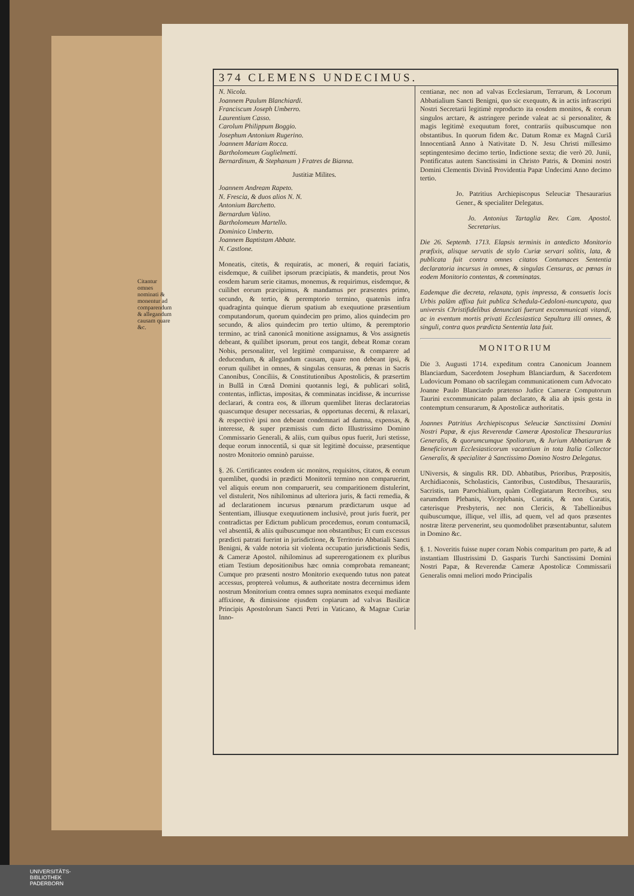374 CLEMENS UNDECIMUS.
Citantur omnes nominati & monentur ad comparendum & allegandum causam quare &c.
N. Nicola.
Joannem Paulum Blanchiardi.
Franciscum Joseph Umberro.
Laurentium Casso.
Carolum Philippum Boggio.
Josephum Antonium Rugerino.
Joannem Mariam Rocca.
Bartholomeum Guglielmetti.
Bernardinum, & Stephanum ) Fratres de Bianna.
Justitiæ Milites.
Joannem Andream Rapeto.
N. Frescia, & duos alios N. N.
Antonium Barchetto.
Bernardum Valino.
Bartholomeum Martello.
Dominico Umberto.
Joannem Baptistam Abbate.
N. Castlone.
Moneatis, citetis, & requiratis, ac moneri, & requiri faciatis, eisdemque, & cuilibet ipsorum præcipiatis, & mandetis, prout Nos eosdem harum serie citamus, monemus, & requirimus, eisdemque, & cuilibet eorum præcipimus, & mandamus per præsentes primo, secundo, & tertio, & peremptorio termino, quatenùs infra quadraginta quinque dierum spatium ab exequutione præsentium computandorum, quorum quindecim pro primo, alios quindecim pro secundo, & alios quindecim pro tertio ultimo, & peremptorio termino, ac trinâ canonicâ monitione assignamus, & Vos assignetis debeant, & quilibet ipsorum, prout eos tangit, debeat Romæ coram Nobis, personaliter, vel legitimè comparuisse, & comparere ad deducendum, & allegandum causam, quare non debeant ipsi, & eorum quilibet in omnes, & singulas censuras, & pœnas in Sacris Canonibus, Conciliis, & Constitutionibus Apostolicis, & præsertim in Bullâ in Cœnâ Domini quotannis legi, & publicari solitâ, contentas, inflictas, impositas, & comminatas incidisse, & incurrisse declarari, & contra eos, & illorum quemlibet literas declaratorias quascumque desuper necessarias, & opportunas decerni, & relaxari, & respectivè ipsi non debeant condemnari ad damna, expensas, & interesse, & super præmissis cum dicto Illustrissimo Domino Commissario Generali, & aliis, cum quibus opus fuerit, Juri stetisse, deque eorum innocentiâ, si quæ sit legitimè docuisse, præsentique nostro Monitorio omninò paruisse.
§. 26. Certificantes eosdem sic monitos, requisitos, citatos, & eorum quemlibet, quodsi in prædicti Monitorii termino non comparuerint, vel aliquis eorum non comparuerit, seu comparitionem distulerint, vel distulerit, Nos nihilominus ad ulteriora juris, & facti remedia, & ad declarationem incursus pœnarum prædictarum usque ad Sententiam, illiusque exequutionem inclusivè, prout juris fuerit, per contradictas per Edictum publicum procedemus, eorum contumaciâ, vel absentiâ, & aliis quibuscumque non obstantibus; Et cum excessus prædicti patrati fuerint in jurisdictione, & Territorio Abbatiali Sancti Benigni, & valde notoria sit violenta occupatio jurisdictionis Sedis, & Cameræ Apostol. nihilominus ad supererogationem ex pluribus etiam Testium depositionibus hæc omnia comprobata remaneant; Cumque pro præsenti nostro Monitorio exequendo tutus non pateat accessus, proptereà volumus, & authoritate nostra decernimus idem nostrum Monitorium contra omnes supra nominatos exequi mediante affixione, & dimissione ejusdem copiarum ad valvas Basilicæ Principis Apostolorum Sancti Petri in Vaticano, & Magnæ Curiæ Inno-
centianæ, nec non ad valvas Ecclesiarum, Terrarum, & Locorum Abbatialium Sancti Benigni, quo sic exequuto, & in actis infrascripti Nostri Secretarii legitimè reproducto ita eosdem monitos, & eorum singulos arctare, & astringere perinde valeat ac si personaliter, & magis legitimè exequutum foret, contrariis quibuscumque non obstantibus. In quorum fidem &c. Datum Romæ ex Magnâ Curiâ Innocentianâ Anno à Nativitate D. N. Jesu Christi millesimo septingentesimo decimo tertio, Indictione sexta; die verò 20. Junii, Pontificatus autem Sanctissimi in Christo Patris, & Domini nostri Domini Clementis Divinâ Providentia Papæ Undecimi Anno decimo tertio.
Jo. Patritius Archiepiscopus Seleuciæ Thesaurarius Gener., & specialiter Delegatus.
Jo. Antonius Tartaglia Rev. Cam. Apostol. Secretarius.
Die 26. Septemb. 1713. Elapsis terminis in antedicto Monitorio præfixis, alisque servatis de stylo Curiæ servari solitis, lata, & publicata fuit contra omnes citatos Contumaces Sententia declaratoria incursus in omnes, & singulas Censuras, ac pœnas in eodem Monitorio contentas, & comminatas.
Eademque die decreta, relaxata, typis impressa, & consuetis locis Urbis palàm affixa fuit publica Schedula-Cedoloni-nuncupata, qua universis Christifidelibus denunciati fuerunt excommunicati vitandi, ac in eventum mortis privati Ecclesiastica Sepultura illi omnes, & singuli, contra quos prædicta Sententia lata fuit.
MONITORIUM
Die 3. Augusti 1714. expeditum contra Canonicum Joannem Blanciardum, Sacerdotem Josephum Blanciardum, & Sacerdotem Ludovicum Pomano ob sacrilegam communicationem cum Advocato Joanne Paulo Blanciardo prætenso Judice Cameræ Computorum Taurini excommunicato palam declarato, & alia ab ipsis gesta in contemptum censurarum, & Apostolicæ authoritatis.
Joannes Patritius Archiepiscopus Seleuciæ Sanctissimi Domini Nostri Papæ, & ejus Reverendæ Cameræ Apostolicæ Thesaurarius Generalis, & quorumcumque Spoliorum, & Jurium Abbatiarum & Beneficiorum Ecclesiasticorum vacantium in tota Italia Collector Generalis, & specialiter à Sanctissimo Domino Nostro Delegatus.
UNiversis, & singulis RR. DD. Abbatibus, Prioribus, Præpositis, Archidiaconis, Scholasticis, Cantoribus, Custodibus, Thesaurariis, Sacristis, tam Parochialium, quàm Collegiatarum Rectoribus, seu earumdem Plebanis, Viceplebanis, Curatis, & non Curatis, cæterisque Presbyteris, nec non Clericis, & Tabellionibus quibuscumque, illique, vel illis, ad quem, vel ad quos præsentes nostræ literæ pervenerint, seu quomodolibet præsentabuntur, salutem in Domino &c.
§. 1. Noveritis fuisse nuper coram Nobis comparitum pro parte, & ad instantiam Illustrissimi D. Gasparis Turchi Sanctissimi Domini Nostri Papæ, & Reverendæ Cameræ Apostolicæ Commissarii Generalis omni meliori modo Principalis
UNIVERSITÄTS-
BIBLIOTHEK
PADERBORN